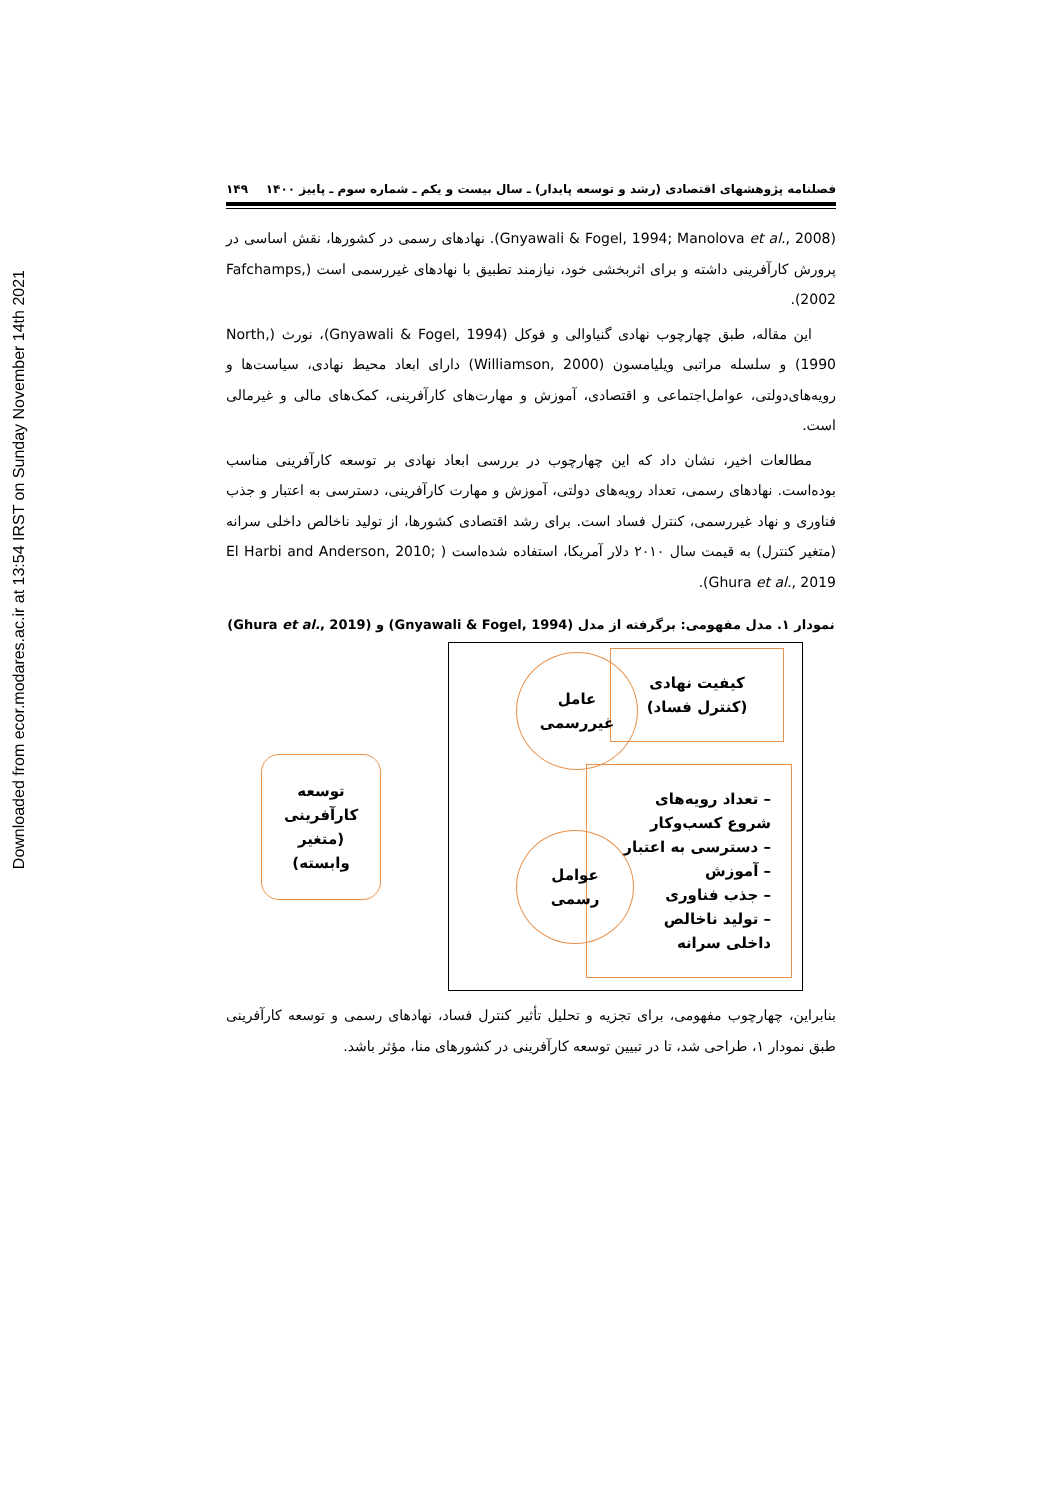Downloaded from ecor.modares.ac.ir at 13:54 IRST on Sunday November 14th 2021
فصلنامه پژوهشهای اقتصادی (رشد و توسعه پایدار) ـ سال بیست و یکم ـ شماره سوم ـ پاییز ۱۴۰۰ ۱۴۹
(Gnyawali & Fogel, 1994; Manolova et al., 2008). نهادهای رسمی در کشورها، نقش اساسی در پرورش کارآفرینی داشته و برای اثربخشی خود، نیازمند تطبیق با نهادهای غیررسمی است (Fafchamps, 2002).
این مقاله، طبق چهارچوب نهادی گنیاوالی و فوکل (Gnyawali & Fogel, 1994)، نورث (North, 1990) و سلسله مراتبی ویلیامسون (Williamson, 2000) دارای ابعاد محیط نهادی، سیاست‌ها و رویه‌های‌دولتی، عوامل‌اجتماعی و اقتصادی، آموزش و مهارت‌های کارآفرینی، کمک‌های مالی و غیرمالی است.
مطالعات اخیر، نشان داد که این چهارچوب در بررسی ابعاد نهادی بر توسعه کارآفرینی مناسب بوده‌است. نهادهای رسمی، تعداد رویه‌های دولتی، آموزش و مهارت کارآفرینی، دسترسی به اعتبار و جذب فناوری و نهاد غیررسمی، کنترل فساد است. برای رشد اقتصادی کشورها، از تولید ناخالص داخلی سرانه (متغیر کنترل) به قیمت سال ۲۰۱۰ دلار آمریکا، استفاده شده‌است ( El Harbi and Anderson, 2010; Ghura et al., 2019).
نمودار ۱. مدل مفهومی: برگرفته از مدل (Gnyawali & Fogel, 1994) و (Ghura et al., 2019)
کیفیت نهادی
(کنترل فساد)
عامل
غیررسمی
– تعداد رویه‌های
شروع کسب‌وکار
– دسترسی به اعتبار
– آموزش
– جذب فناوری
– تولید ناخالص
داخلی سرانه
عوامل
رسمی
توسعه
کارآفرینی
(متغیر
وابسته)
بنابراین، چهارچوب مفهومی، برای تجزیه و تحلیل تأثیر کنترل فساد، نهادهای رسمی و توسعه کارآفرینی طبق نمودار ۱، طراحی شد، تا در تبیین توسعه کارآفرینی در کشورهای منا، مؤثر باشد.